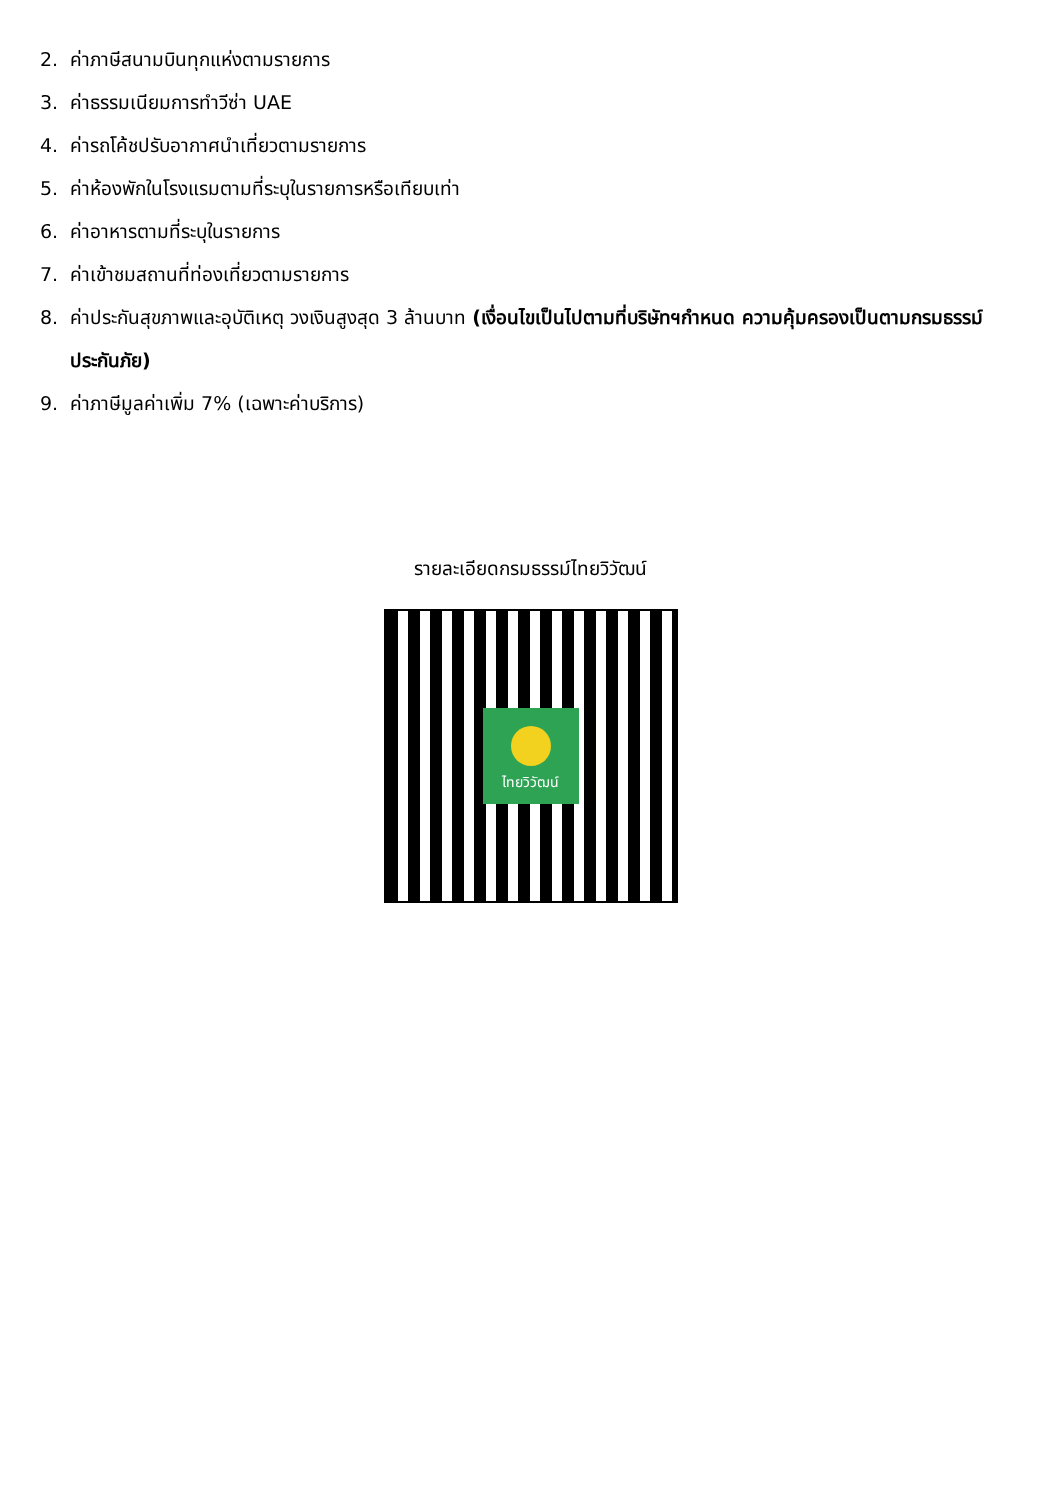2. ค่าภาษีสนามบินทุกแห่งตามรายการ
3. ค่าธรรมเนียมการทำวีซ่า UAE
4. ค่ารถโค้ชปรับอากาศนำเที่ยวตามรายการ
5. ค่าห้องพักในโรงแรมตามที่ระบุในรายการหรือเทียบเท่า
6. ค่าอาหารตามที่ระบุในรายการ
7. ค่าเข้าชมสถานที่ท่องเที่ยวตามรายการ
8. ค่าประกันสุขภาพและอุบัติเหตุ วงเงินสูงสุด 3 ล้านบาท (เงื่อนไขเป็นไปตามที่บริษัทฯกำหนด ความคุ้มครองเป็นตามกรมธรรม์ประกันภัย)
9. ค่าภาษีมูลค่าเพิ่ม 7% (เฉพาะค่าบริการ)
รายละเอียดกรมธรรม์ไทยวิวัฒน์
ไทยวิวัฒน์